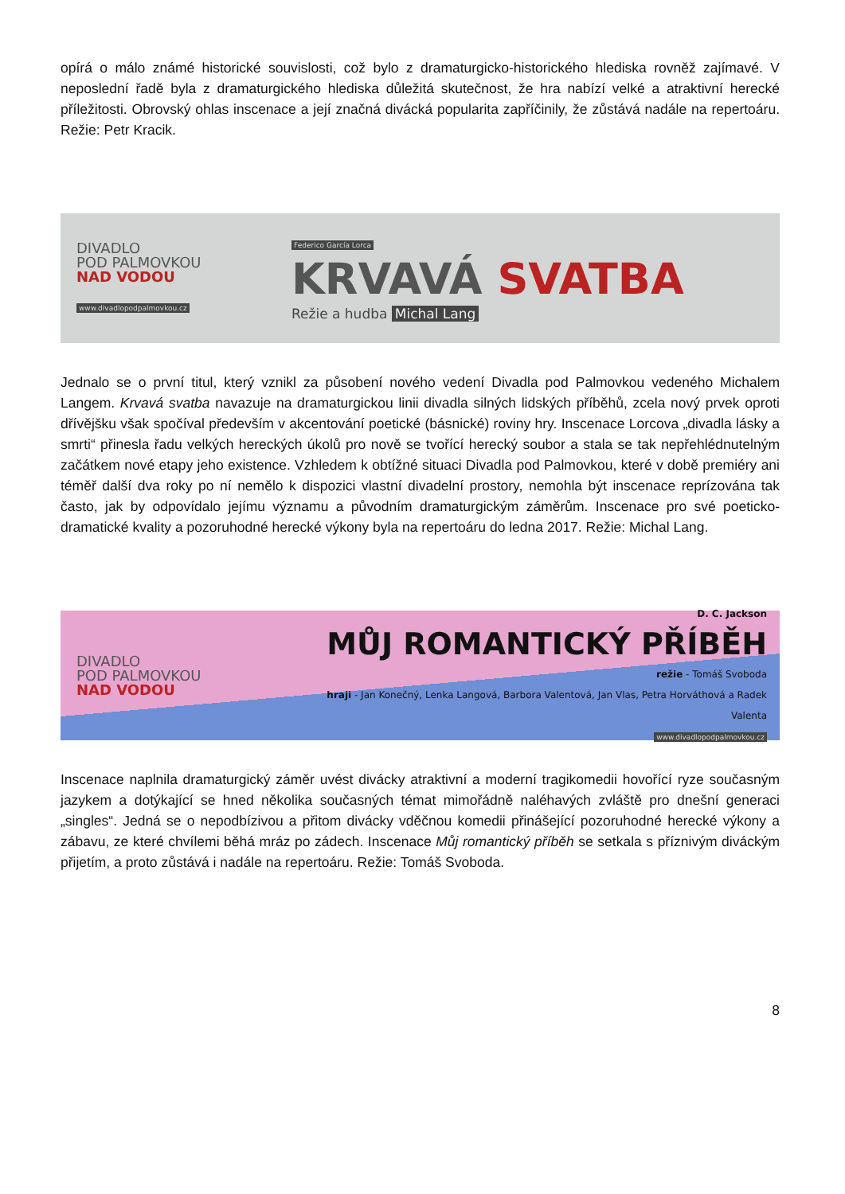opírá o málo známé historické souvislosti, což bylo z dramaturgicko-historického hlediska rovněž zajímavé. V neposlední řadě byla z dramaturgického hlediska důležitá skutečnost, že hra nabízí velké a atraktivní herecké příležitosti. Obrovský ohlas inscenace a její značná divácká popularita zapříčinily, že zůstává nadále na repertoáru. Režie: Petr Kracik.
DIVADLO
POD PALMOVKOU
NAD VODOU
www.divadlopodpalmovkou.cz
Federico García Lorca
KRVAVÁ SVATBA
Režie a hudba Michal Lang
Jednalo se o první titul, který vznikl za působení nového vedení Divadla pod Palmovkou vedeného Michalem Langem. Krvavá svatba navazuje na dramaturgickou linii divadla silných lidských příběhů, zcela nový prvek oproti dřívějšku však spočíval především v akcentování poetické (básnické) roviny hry. Inscenace Lorcova „divadla lásky a smrti“ přinesla řadu velkých hereckých úkolů pro nově se tvořící herecký soubor a stala se tak nepřehlédnutelným začátkem nové etapy jeho existence. Vzhledem k obtížné situaci Divadla pod Palmovkou, které v době premiéry ani téměř další dva roky po ní nemělo k dispozici vlastní divadelní prostory, nemohla být inscenace reprízována tak často, jak by odpovídalo jejímu významu a původním dramaturgickým záměrům. Inscenace pro své poeticko-dramatické kvality a pozoruhodné herecké výkony byla na repertoáru do ledna 2017. Režie: Michal Lang.
DIVADLO
POD PALMOVKOU
NAD VODOU
D. C. Jackson
MŮJ ROMANTICKÝ PŘÍBĚH
režie - Tomáš Svoboda
hraji - Jan Konečný, Lenka Langová, Barbora Valentová, Jan Vlas, Petra Horváthová a Radek Valenta
www.divadlopodpalmovkou.cz
Inscenace naplnila dramaturgický záměr uvést divácky atraktivní a moderní tragikomedii hovořící ryze současným jazykem a dotýkající se hned několika současných témat mimořádně naléhavých zvláště pro dnešní generaci „singles“. Jedná se o nepodbízivou a přitom divácky vděčnou komedii přinášející pozoruhodné herecké výkony a zábavu, ze které chvílemi běhá mráz po zádech. Inscenace Můj romantický příběh se setkala s příznivým diváckým přijetím, a proto zůstává i nadále na repertoáru. Režie: Tomáš Svoboda.
8